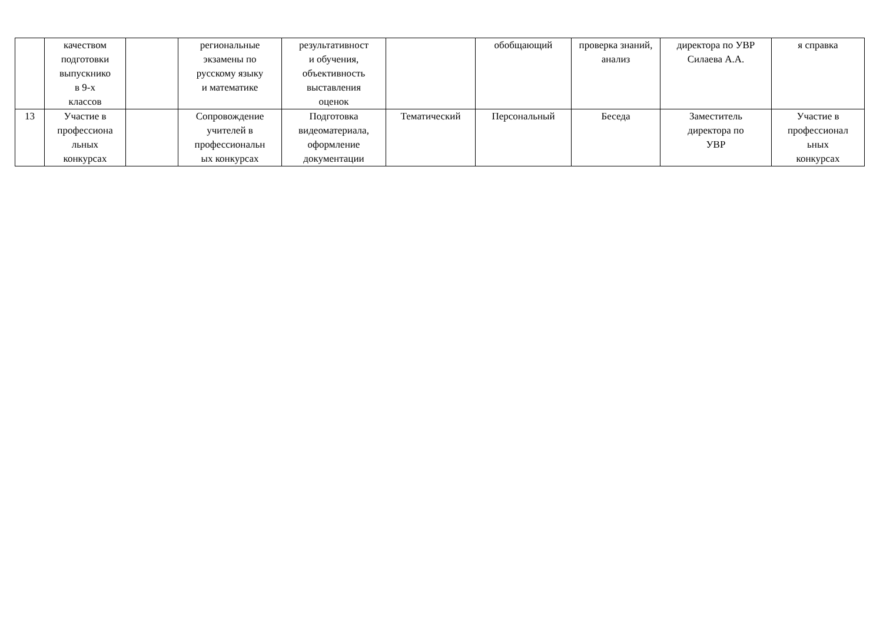| | качеством подготовки выпускнико в 9-х классов | | региональные экзамены по русскому языку и математике | результативност и обучения, объективность выставления оценок | | обобщающий | проверка знаний, анализ | директора по УВР Силаева А.А. | я справка |
| 13 | Участие в профессиона льных конкурсах | | Сопровождение учителей в профессиональн ых конкурсах | Подготовка видеоматериала, оформление документации | Тематический | Персональный | Беседа | Заместитель директора по УВР | Участие в профессионал ьных конкурсах |